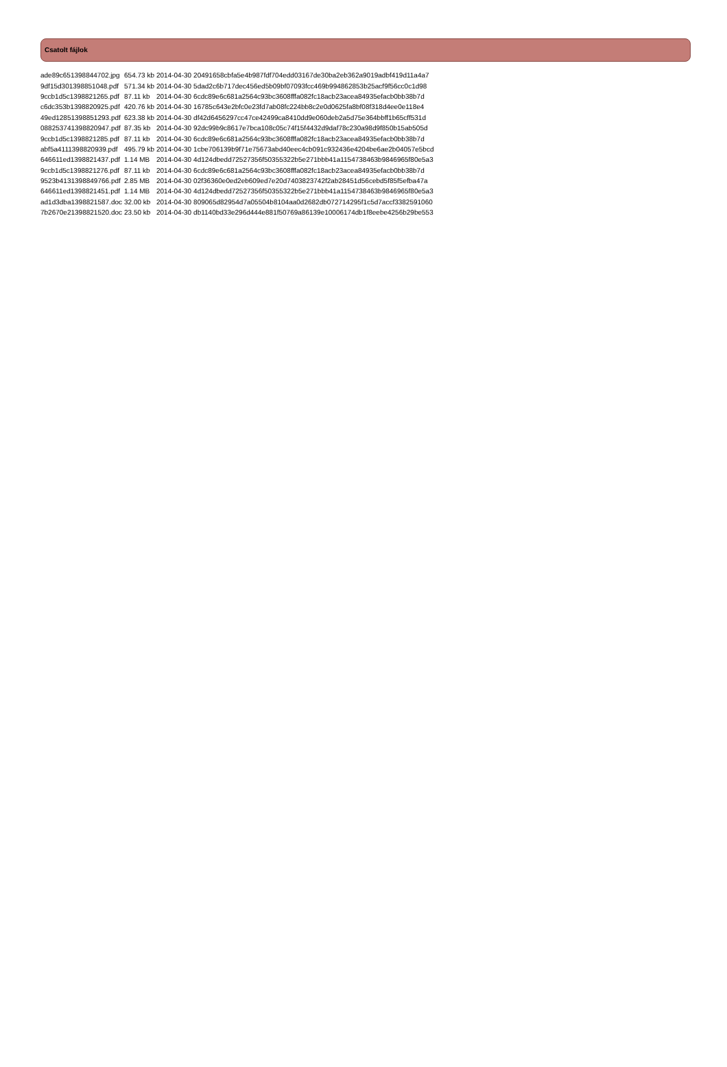Csatolt fájlok
| ade89c651398844702.jpg | 654.73 kb | 2014-04-30 | 20491658cbfa5e4b987fdf704edd03167de30ba2eb362a9019adbf419d11a4a7 |
| 9df15d301398851048.pdf | 571.34 kb | 2014-04-30 | 5dad2c6b717dec456ed5b09bf07093fcc469b994862853b25acf9f56cc0c1d98 |
| 9ccb1d5c1398821265.pdf | 87.11 kb | 2014-04-30 | 6cdc89e6c681a2564c93bc3608fffa082fc18acb23acea84935efacb0bb38b7d |
| c6dc353b1398820925.pdf | 420.76 kb | 2014-04-30 | 16785c643e2bfc0e23fd7ab08fc224bb8c2e0d0625fa8bf08f318d4ee0e118e4 |
| 49ed12851398851293.pdf | 623.38 kb | 2014-04-30 | df42d6456297cc47ce42499ca8410dd9e060deb2a5d75e364bbff1b65cff531d |
| 088253741398820947.pdf | 87.35 kb | 2014-04-30 | 92dc99b9c8617e7bca108c05c74f15f4432d9daf78c230a98d9f850b15ab505d |
| 9ccb1d5c1398821285.pdf | 87.11 kb | 2014-04-30 | 6cdc89e6c681a2564c93bc3608fffa082fc18acb23acea84935efacb0bb38b7d |
| abf5a4111398820939.pdf | 495.79 kb | 2014-04-30 | 1cbe706139b9f71e75673abd40eec4cb091c932436e4204be6ae2b04057e5bcd |
| 646611ed1398821437.pdf | 1.14 MB | 2014-04-30 | 4d124dbedd72527356f50355322b5e271bbb41a1154738463b9846965f80e5a3 |
| 9ccb1d5c1398821276.pdf | 87.11 kb | 2014-04-30 | 6cdc89e6c681a2564c93bc3608fffa082fc18acb23acea84935efacb0bb38b7d |
| 9523b4131398849766.pdf | 2.85 MB | 2014-04-30 | 02f36360e0ed2eb609ed7e20d7403823742f2ab28451d56cebd5f85f5efba47a |
| 646611ed1398821451.pdf | 1.14 MB | 2014-04-30 | 4d124dbedd72527356f50355322b5e271bbb41a1154738463b9846965f80e5a3 |
| ad1d3dba1398821587.doc | 32.00 kb | 2014-04-30 | 809065d82954d7a05504b8104aa0d2682db072714295f1c5d7accf3382591060 |
| 7b2670e21398821520.doc | 23.50 kb | 2014-04-30 | db1140bd33e296d444e881f50769a86139e10006174db1f8eebe4256b29be553 |